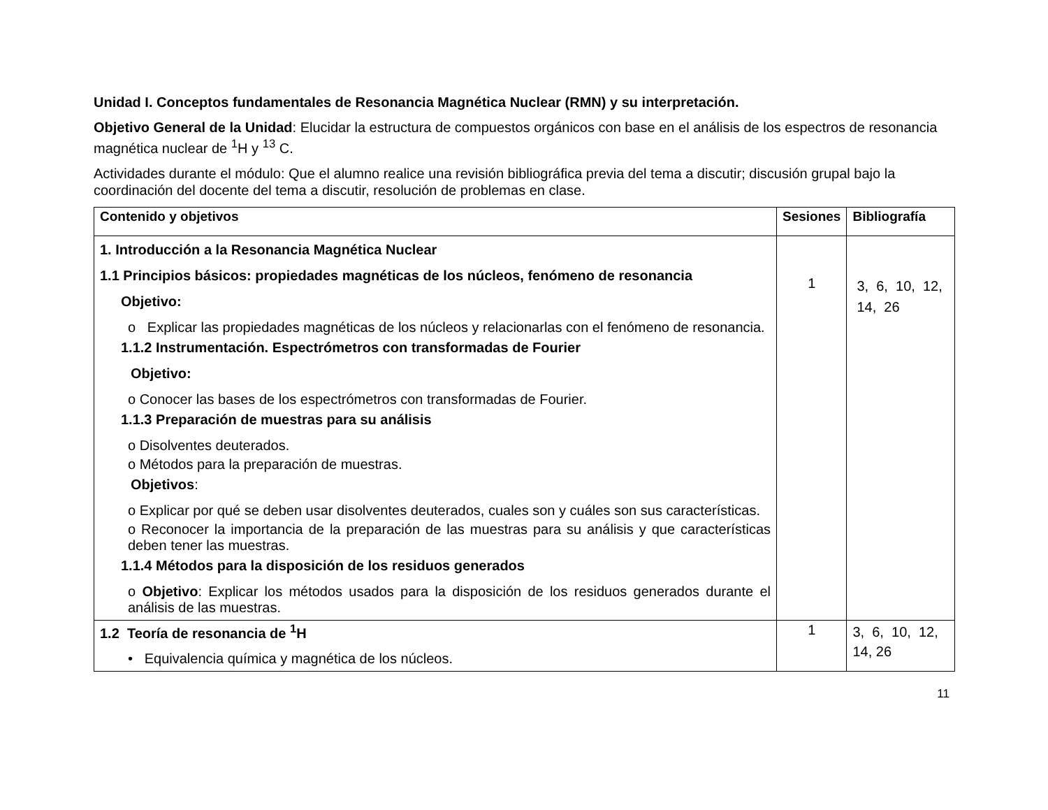Unidad I. Conceptos fundamentales de Resonancia Magnética Nuclear (RMN) y su interpretación.
Objetivo General de la Unidad: Elucidar la estructura de compuestos orgánicos con base en el análisis de los espectros de resonancia magnética nuclear de <sup>1</sup>H y <sup>13</sup> C.
Actividades durante el módulo: Que el alumno realice una revisión bibliográfica previa del tema a discutir; discusión grupal bajo la coordinación del docente del tema a discutir, resolución de problemas en clase.
| Contenido y objetivos | Sesiones | Bibliografía |
| --- | --- | --- |
| 1. Introducción a la Resonancia Magnética Nuclear 1.1 Principios básicos: propiedades magnéticas de los núcleos, fenómeno de resonancia Objetivo: o Explicar las propiedades magnéticas de los núcleos y relacionarlas con el fenómeno de resonancia. 1.1.2 Instrumentación. Espectrómetros con transformadas de Fourier Objetivo: o Conocer las bases de los espectrómetros con transformadas de Fourier. 1.1.3 Preparación de muestras para su análisis o Disolventes deuterados. o Métodos para la preparación de muestras. Objetivos : o Explicar por qué se deben usar disolventes deuterados, cuales son y cuáles son sus características. o Reconocer la importancia de la preparación de las muestras para su análisis y que características deben tener las muestras. 1.1.4 Métodos para la disposición de los residuos generados o Objetivo : Explicar los métodos usados para la disposición de los residuos generados durante el análisis de las muestras. | 1 | 3, 6, 10, 12, 14, 26 |
| 1.2 Teoría de resonancia de <sup>1</sup>H • Equivalencia química y magnética de los núcleos. | 1 | 3, 6, 10, 12, 14, 26 |
11